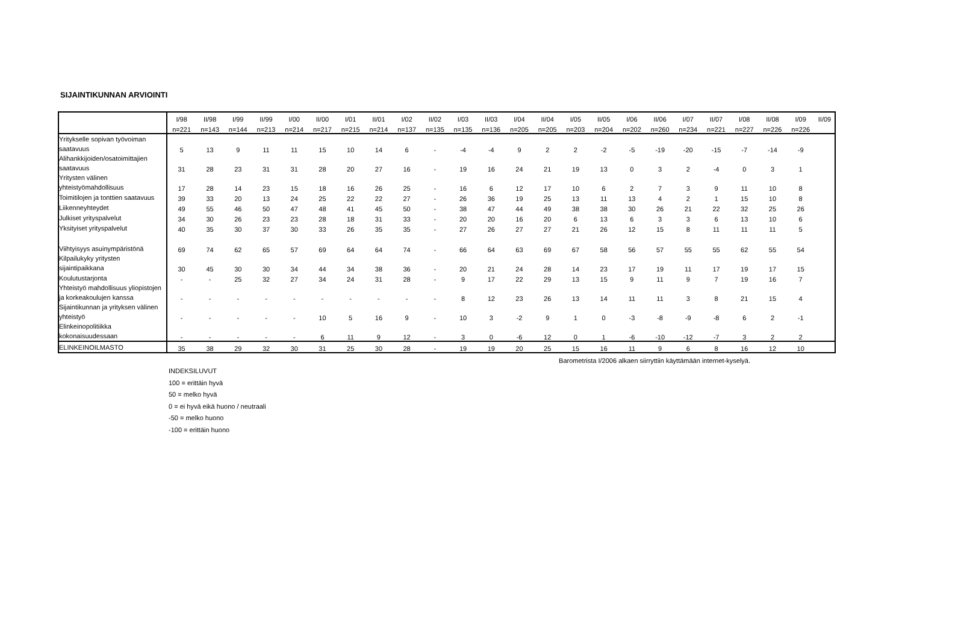SIJAINTIKUNNAN ARVIOINTI
| | I/98 | II/98 | I/99 | II/99 | I/00 | II/00 | I/01 | II/01 | I/02 | II/02 | I/03 | II/03 | I/04 | II/04 | I/05 | II/05 | I/06 | II/06 | I/07 | II/07 | I/08 | II/08 | I/09 | II/09 |
| --- | --- | --- | --- | --- | --- | --- | --- | --- | --- | --- | --- | --- | --- | --- | --- | --- | --- | --- | --- | --- | --- | --- | --- | --- |
| | n=221 | n=143 | n=144 | n=213 | n=214 | n=217 | n=215 | n=214 | n=137 | n=135 | n=135 | n=136 | n=205 | n=205 | n=203 | n=204 | n=202 | n=260 | n=234 | n=221 | n=227 | n=226 | n=226 | |
| Yritykselle sopivan työvoiman saatavuus | 5 | 13 | 9 | 11 | 11 | 15 | 10 | 14 | 6 | - | -4 | -4 | 9 | 2 | 2 | -2 | -5 | -19 | -20 | -15 | -7 | -14 | -9 | |
| Alihankkijoiden/osatoimittajien saatavuus | 31 | 28 | 23 | 31 | 31 | 28 | 20 | 27 | 16 | - | 19 | 16 | 24 | 21 | 19 | 13 | 0 | 3 | 2 | -4 | 0 | 3 | 1 | |
| Yritysten välinen yhteistyömahdollisuus | 17 | 28 | 14 | 23 | 15 | 18 | 16 | 26 | 25 | - | 16 | 6 | 12 | 17 | 10 | 6 | 2 | 7 | 3 | 9 | 11 | 10 | 8 | |
| Toimitilojen ja tonttien saatavuus | 39 | 33 | 20 | 13 | 24 | 25 | 22 | 22 | 27 | - | 26 | 36 | 19 | 25 | 13 | 11 | 13 | 4 | 2 | 1 | 15 | 10 | 8 | |
| Liikenneyhteydet | 49 | 55 | 46 | 50 | 47 | 48 | 41 | 45 | 50 | - | 38 | 47 | 44 | 49 | 38 | 38 | 30 | 26 | 21 | 22 | 32 | 25 | 26 | |
| Julkiset yrityspalvelut | 34 | 30 | 26 | 23 | 23 | 28 | 18 | 31 | 33 | - | 20 | 20 | 16 | 20 | 6 | 13 | 6 | 3 | 3 | 6 | 13 | 10 | 6 | |
| Yksityiset yrityspalvelut | 40 | 35 | 30 | 37 | 30 | 33 | 26 | 35 | 35 | - | 27 | 26 | 27 | 27 | 21 | 26 | 12 | 15 | 8 | 11 | 11 | 11 | 5 | |
| Viihtyisyys asuinympäristönä | 69 | 74 | 62 | 65 | 57 | 69 | 64 | 64 | 74 | - | 66 | 64 | 63 | 69 | 67 | 58 | 56 | 57 | 55 | 55 | 62 | 55 | 54 | |
| Kilpailukyky yritysten sijaintipaikkana | 30 | 45 | 30 | 30 | 34 | 44 | 34 | 38 | 36 | - | 20 | 21 | 24 | 28 | 14 | 23 | 17 | 19 | 11 | 17 | 19 | 17 | 15 | |
| Koulutustarjonta | - | - | 25 | 32 | 27 | 34 | 24 | 31 | 28 | - | 9 | 17 | 22 | 29 | 13 | 15 | 9 | 11 | 9 | 7 | 19 | 16 | 7 | |
| Yhteistyö mahdollisuus yliopistojen ja korkeakoulujen kanssa | - | - | - | - | - | - | - | - | - | - | 8 | 12 | 23 | 26 | 13 | 14 | 11 | 11 | 3 | 8 | 21 | 15 | 4 | |
| Sijaintikunnan ja yrityksen välinen yhteistyö | - | - | - | - | - | 10 | 5 | 16 | 9 | - | 10 | 3 | -2 | 9 | 1 | 0 | -3 | -8 | -9 | -8 | 6 | 2 | -1 | |
| Elinkeinopolitiikka kokonaisuudessaan | - | - | - | - | - | 6 | 11 | 9 | 12 | - | 3 | 0 | -6 | 12 | 0 | 1 | -6 | -10 | -12 | -7 | 3 | 2 | 2 | |
| ELINKEINOILMASTO | 35 | 38 | 29 | 32 | 30 | 31 | 25 | 30 | 28 | - | 19 | 19 | 20 | 25 | 15 | 16 | 11 | 9 | 6 | 8 | 16 | 12 | 10 | |
Barometrista I/2006 alkaen siirryttiin käyttämään internet-kyselyä.
INDEKSILUVUT
100 = erittäin hyvä
50 = melko hyvä
0 = ei hyvä eikä huono / neutraali
-50 = melko huono
-100 = erittäin huono